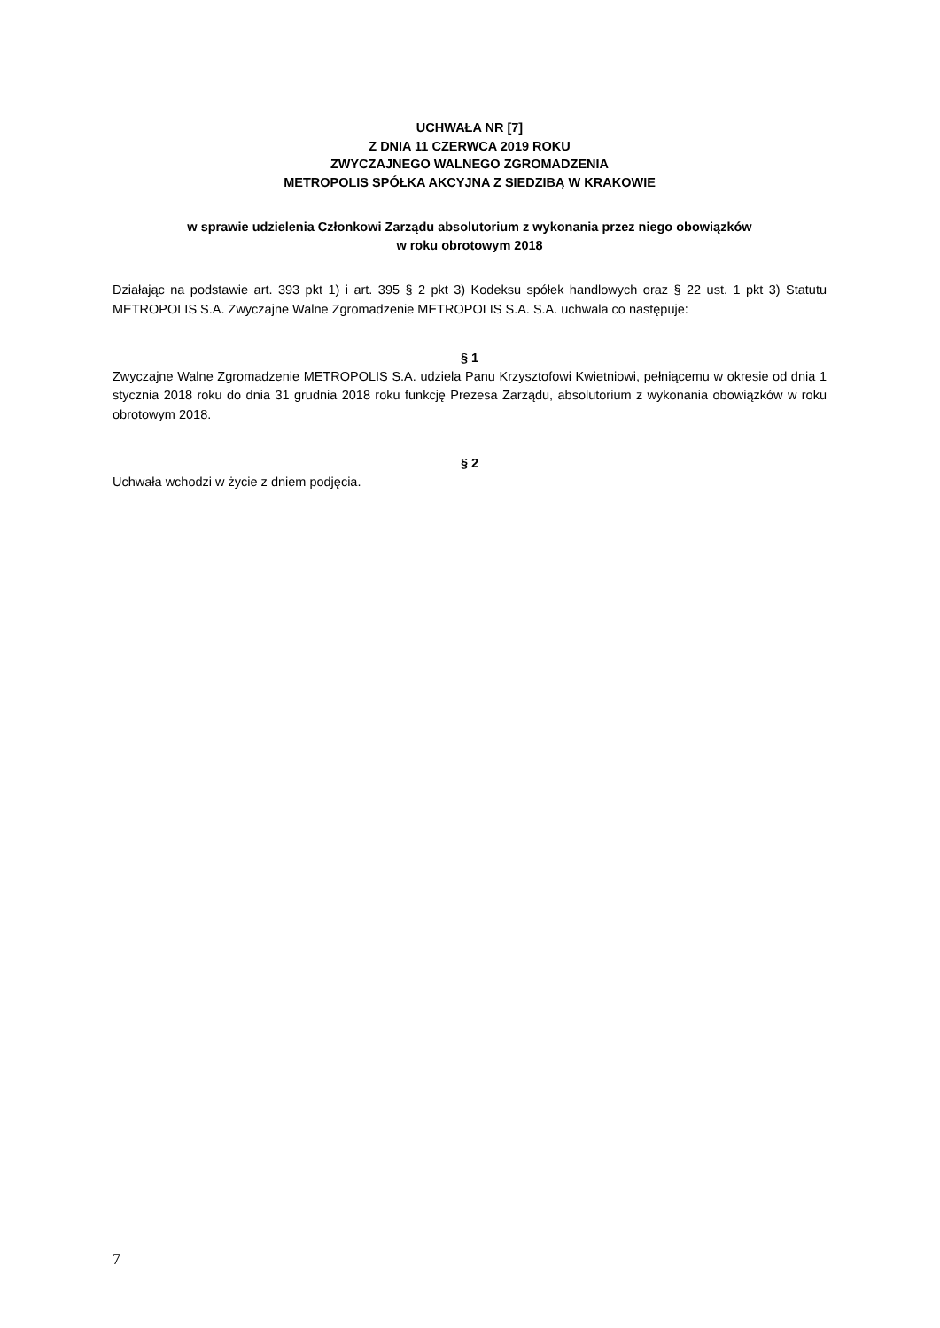UCHWAŁA NR [7]
Z DNIA 11 CZERWCA 2019 ROKU
ZWYCZAJNEGO WALNEGO ZGROMADZENIA
METROPOLIS SPÓŁKA AKCYJNA Z SIEDZIBĄ W KRAKOWIE
w sprawie udzielenia Członkowi Zarządu absolutorium z wykonania przez niego obowiązków
w roku obrotowym 2018
Działając na podstawie art. 393 pkt 1) i art. 395 § 2 pkt 3) Kodeksu spółek handlowych oraz § 22 ust. 1 pkt 3) Statutu METROPOLIS S.A. Zwyczajne Walne Zgromadzenie METROPOLIS S.A. S.A. uchwala co następuje:
§ 1
Zwyczajne Walne Zgromadzenie METROPOLIS S.A. udziela Panu Krzysztofowi Kwietniowi, pełniącemu w okresie od dnia 1 stycznia 2018 roku do dnia 31 grudnia 2018 roku funkcję Prezesa Zarządu, absolutorium z wykonania obowiązków w roku obrotowym 2018.
§ 2
Uchwała wchodzi w życie z dniem podjęcia.
7